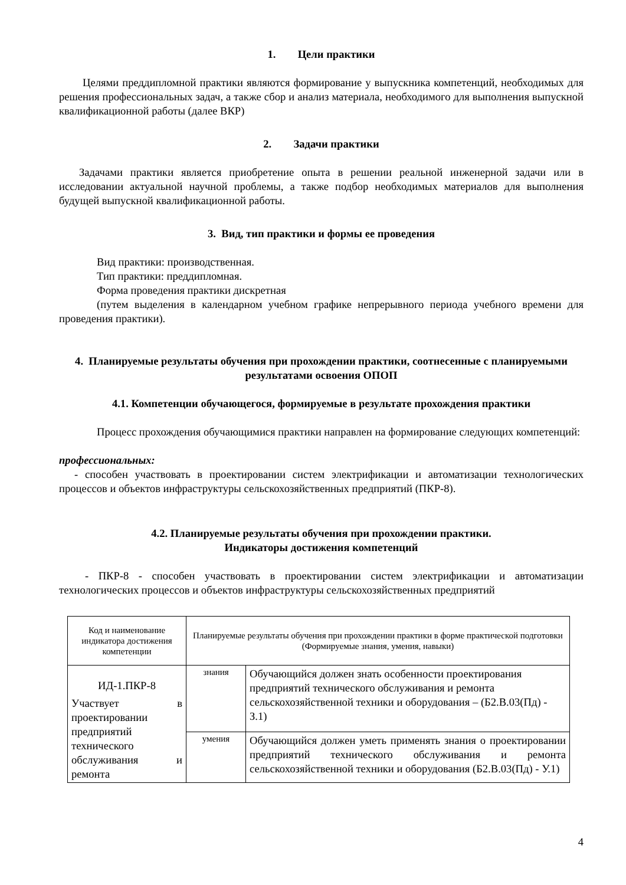1. Цели практики
Целями преддипломной практики являются формирование у выпускника компетенций, необходимых для решения профессиональных задач, а также сбор и анализ материала, необходимого для выполнения выпускной квалификационной работы (далее ВКР)
2. Задачи практики
Задачами практики является приобретение опыта в решении реальной инженерной задачи или в исследовании актуальной научной проблемы, а также подбор необходимых материалов для выполнения будущей выпускной квалификационной работы.
3. Вид, тип практики и формы ее проведения
Вид практики: производственная.
Тип практики: преддипломная.
Форма проведения практики дискретная
(путем выделения в календарном учебном графике непрерывного периода учебного времени для проведения практики).
4. Планируемые результаты обучения при прохождении практики, соотнесенные с планируемыми результатами освоения ОПОП
4.1. Компетенции обучающегося, формируемые в результате прохождения практики
Процесс прохождения обучающимися практики направлен на формирование следующих компетенций:
профессиональных:
- способен участвовать в проектировании систем электрификации и автоматизации технологических процессов и объектов инфраструктуры сельскохозяйственных предприятий (ПКР-8).
4.2. Планируемые результаты обучения при прохождении практики.
Индикаторы достижения компетенций
- ПКР-8 - способен участвовать в проектировании систем электрификации и автоматизации технологических процессов и объектов инфраструктуры сельскохозяйственных предприятий
| Код и наименование индикатора достижения компетенции | Планируемые результаты обучения при прохождении практики в форме практической подготовки (Формируемые знания, умения, навыки) | |
| ИД-1.ПКР-8 Участвует в проектировании предприятий технического обслуживания и ремонта | знания | Обучающийся должен знать особенности проектирования предприятий технического обслуживания и ремонта сельскохозяйственной техники и оборудования – (Б2.В.03(Пд) - З.1) |
| | умения | Обучающийся должен уметь применять знания о проектировании предприятий технического обслуживания и ремонта сельскохозяйственной техники и оборудования (Б2.В.03(Пд) - У.1) |
4